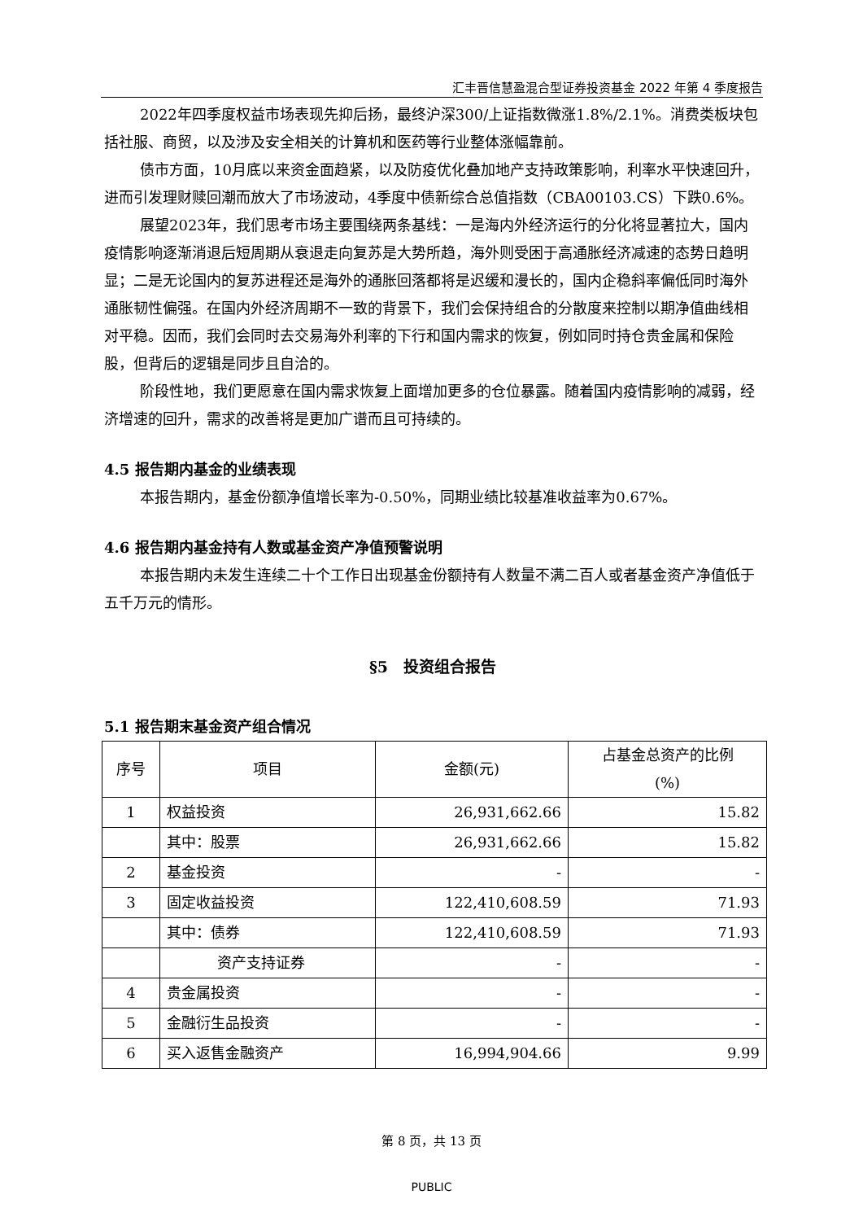汇丰晋信慧盈混合型证券投资基金 2022 年第 4 季度报告
2022年四季度权益市场表现先抑后扬，最终沪深300/上证指数微涨1.8%/2.1%。消费类板块包括社服、商贸，以及涉及安全相关的计算机和医药等行业整体涨幅靠前。
债市方面，10月底以来资金面趋紧，以及防疫优化叠加地产支持政策影响，利率水平快速回升，进而引发理财赎回潮而放大了市场波动，4季度中债新综合总值指数（CBA00103.CS）下跌0.6%。
展望2023年，我们思考市场主要围绕两条基线：一是海内外经济运行的分化将显著拉大，国内疫情影响逐渐消退后短周期从衰退走向复苏是大势所趋，海外则受困于高通胀经济减速的态势日趋明显；二是无论国内的复苏进程还是海外的通胀回落都将是迟缓和漫长的，国内企稳斜率偏低同时海外通胀韧性偏强。在国内外经济周期不一致的背景下，我们会保持组合的分散度来控制以期净值曲线相对平稳。因而，我们会同时去交易海外利率的下行和国内需求的恢复，例如同时持仓贵金属和保险股，但背后的逻辑是同步且自洽的。
阶段性地，我们更愿意在国内需求恢复上面增加更多的仓位暴露。随着国内疫情影响的减弱，经济增速的回升，需求的改善将是更加广谱而且可持续的。
4.5 报告期内基金的业绩表现
本报告期内，基金份额净值增长率为-0.50%，同期业绩比较基准收益率为0.67%。
4.6 报告期内基金持有人数或基金资产净值预警说明
本报告期内未发生连续二十个工作日出现基金份额持有人数量不满二百人或者基金资产净值低于五千万元的情形。
§5　投资组合报告
5.1 报告期末基金资产组合情况
| 序号 | 项目 | 金额(元) | 占基金总资产的比例 (%) |
| --- | --- | --- | --- |
| 1 | 权益投资 | 26,931,662.66 | 15.82 |
| | 其中：股票 | 26,931,662.66 | 15.82 |
| 2 | 基金投资 | - | - |
| 3 | 固定收益投资 | 122,410,608.59 | 71.93 |
| | 其中：债券 | 122,410,608.59 | 71.93 |
| | 资产支持证券 | - | - |
| 4 | 贵金属投资 | - | - |
| 5 | 金融衍生品投资 | - | - |
| 6 | 买入返售金融资产 | 16,994,904.66 | 9.99 |
第 8 页，共 13 页
PUBLIC